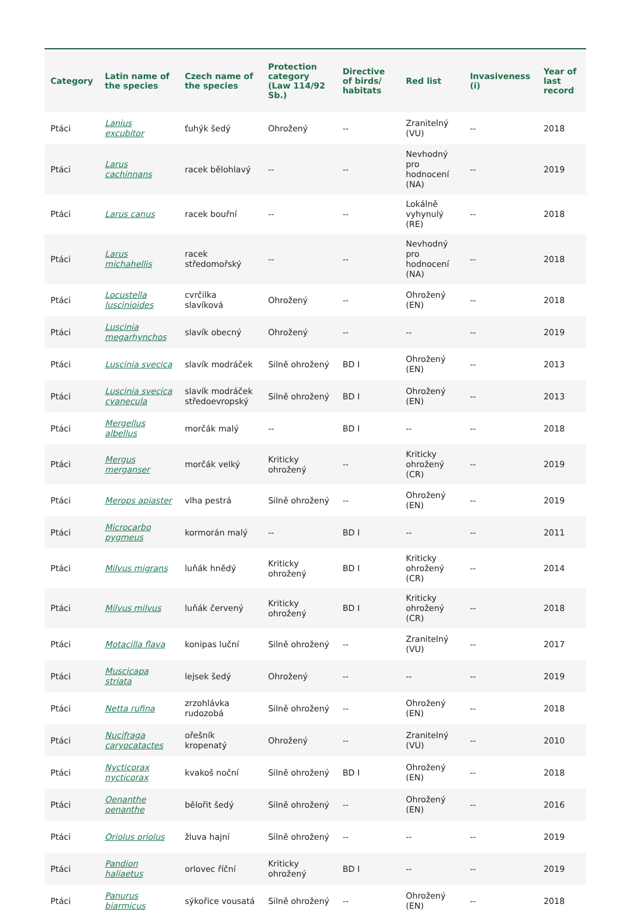| Category | Latin name of the species | Czech name of the species | Protection category (Law 114/92 Sb.) | Directive of birds/ habitats | Red list | Invasiveness (i) | Year of last record |
| --- | --- | --- | --- | --- | --- | --- | --- |
| Ptáci | Lanius excubitor | ťuhýk šedý | Ohrožený | -- | Zranitelný (VU) | -- | 2018 |
| Ptáci | Larus cachinnans | racek bělohlavý | -- | -- | Nevhodný pro hodnocení (NA) | -- | 2019 |
| Ptáci | Larus canus | racek bouřní | -- | -- | Lokálně vyhynulý (RE) | -- | 2018 |
| Ptáci | Larus michahellis | racek středomořský | -- | -- | Nevhodný pro hodnocení (NA) | -- | 2018 |
| Ptáci | Locustella luscinioides | cvrčilka slavíková | Ohrožený | -- | Ohrožený (EN) | -- | 2018 |
| Ptáci | Luscinia megarhynchos | slavík obecný | Ohrožený | -- | -- | -- | 2019 |
| Ptáci | Luscinia svecica | slavík modráček | Silně ohrožený | BD I | Ohrožený (EN) | -- | 2013 |
| Ptáci | Luscinia svecica cyanecula | slavík modráček středoevropský | Silně ohrožený | BD I | Ohrožený (EN) | -- | 2013 |
| Ptáci | Mergellus albellus | morčák malý | -- | BD I | -- | -- | 2018 |
| Ptáci | Mergus merganser | morčák velký | Kriticky ohrožený | -- | Kriticky ohrožený (CR) | -- | 2019 |
| Ptáci | Merops apiaster | vlha pestrá | Silně ohrožený | -- | Ohrožený (EN) | -- | 2019 |
| Ptáci | Microcarbo pygmeus | kormorán malý | -- | BD I | -- | -- | 2011 |
| Ptáci | Milvus migrans | luňák hnědý | Kriticky ohrožený | BD I | Kriticky ohrožený (CR) | -- | 2014 |
| Ptáci | Milvus milvus | luňák červený | Kriticky ohrožený | BD I | Kriticky ohrožený (CR) | -- | 2018 |
| Ptáci | Motacilla flava | konipas luční | Silně ohrožený | -- | Zranitelný (VU) | -- | 2017 |
| Ptáci | Muscicapa striata | lejsek šedý | Ohrožený | -- | -- | -- | 2019 |
| Ptáci | Netta rufina | zrzohlávka rudozobá | Silně ohrožený | -- | Ohrožený (EN) | -- | 2018 |
| Ptáci | Nucifraga caryocatactes | ořešník kropenatý | Ohrožený | -- | Zranitelný (VU) | -- | 2010 |
| Ptáci | Nycticorax nycticorax | kvakoš noční | Silně ohrožený | BD I | Ohrožený (EN) | -- | 2018 |
| Ptáci | Oenanthe oenanthe | bělořit šedý | Silně ohrožený | -- | Ohrožený (EN) | -- | 2016 |
| Ptáci | Oriolus oriolus | žluva hajní | Silně ohrožený | -- | -- | -- | 2019 |
| Ptáci | Pandion haliaetus | orlovec říční | Kriticky ohrožený | BD I | -- | -- | 2019 |
| Ptáci | Panurus biarmicus | sýkořice vousatá | Silně ohrožený | -- | Ohrožený (EN) | -- | 2018 |